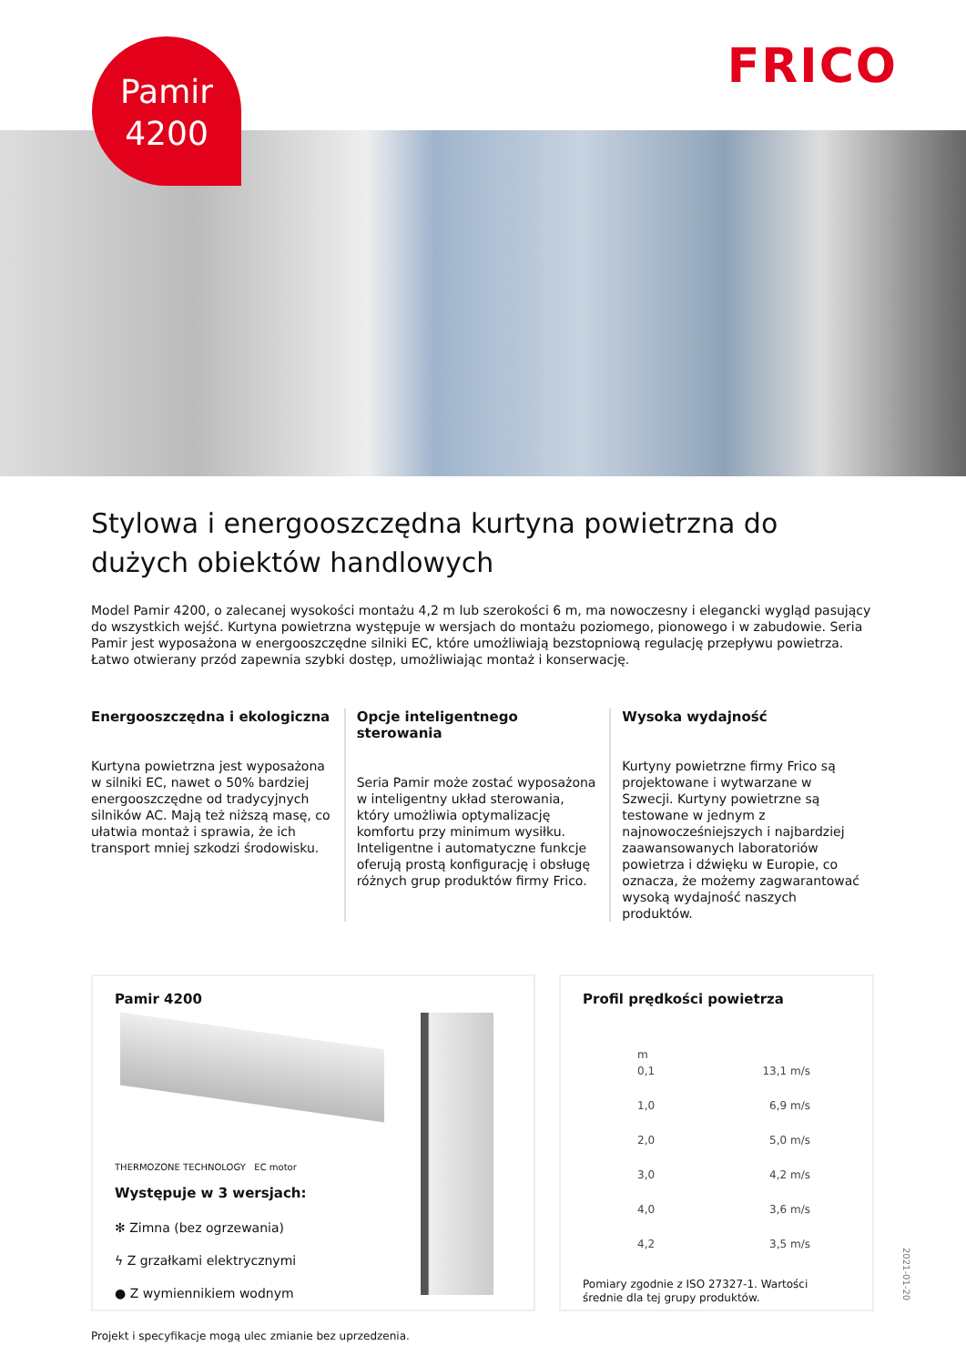Pamir
4200
FRICO
Stylowa i energooszczędna kurtyna powietrzna do dużych obiektów handlowych
Model Pamir 4200, o zalecanej wysokości montażu 4,2 m lub szerokości 6 m, ma nowoczesny i elegancki wygląd pasujący do wszystkich wejść. Kurtyna powietrzna występuje w wersjach do montażu poziomego, pionowego i w zabudowie. Seria Pamir jest wyposażona w energooszczędne silniki EC, które umożliwiają bezstopniową regulację przepływu powietrza. Łatwo otwierany przód zapewnia szybki dostęp, umożliwiając montaż i konserwację.
Energooszczędna i ekologiczna
Kurtyna powietrzna jest wyposażona w silniki EC, nawet o 50% bardziej energooszczędne od tradycyjnych silników AC. Mają też niższą masę, co ułatwia montaż i sprawia, że ich transport mniej szkodzi środowisku.
Opcje inteligentnego sterowania
Seria Pamir może zostać wyposażona w inteligentny układ sterowania, który umożliwia optymalizację komfortu przy minimum wysiłku. Inteligentne i automatyczne funkcje oferują prostą konfigurację i obsługę różnych grup produktów firmy Frico.
Wysoka wydajność
Kurtyny powietrzne firmy Frico są projektowane i wytwarzane w Szwecji. Kurtyny powietrzne są testowane w jednym z najnowocześniejszych i najbardziej zaawansowanych laboratoriów powietrza i dźwięku w Europie, co oznacza, że możemy zagwarantować wysoką wydajność naszych produktów.
Pamir 4200
THERMOZONE TECHNOLOGY EC motor
Występuje w 3 wersjach:
✻ Zimna (bez ogrzewania)
ϟ Z grzałkami elektrycznymi
● Z wymiennikiem wodnym
Profil prędkości powietrza
m
0,1 13,1 m/s
1,0 6,9 m/s
2,0 5,0 m/s
3,0 4,2 m/s
4,0 3,6 m/s
4,2 3,5 m/s
Pomiary zgodnie z ISO 27327-1. Wartości średnie dla tej grupy produktów.
Projekt i specyfikacje mogą ulec zmianie bez uprzedzenia.
2021-01-20